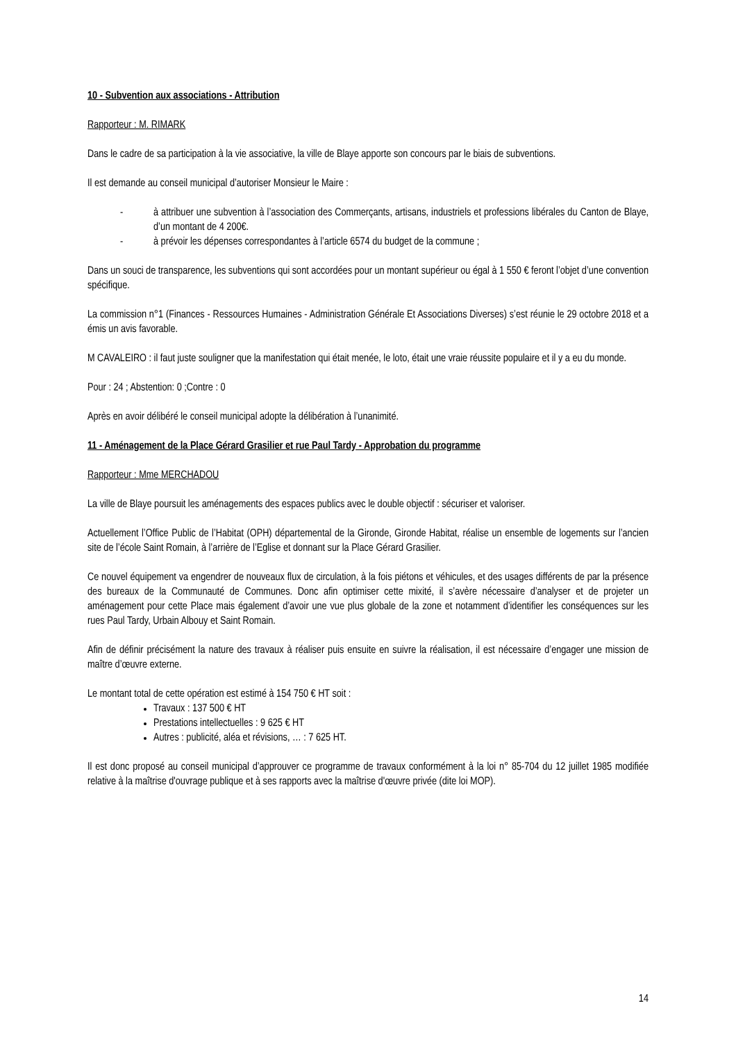10 - Subvention aux associations - Attribution
Rapporteur : M. RIMARK
Dans le cadre de sa participation à la vie associative, la ville de Blaye apporte son concours par le biais de subventions.
Il est demande au conseil municipal d’autoriser Monsieur le Maire :
- à attribuer une subvention à l’association des Commerçants, artisans, industriels et professions libérales du Canton de Blaye, d’un montant de 4 200€.
- à prévoir les dépenses correspondantes à l’article 6574 du budget de la commune ;
Dans un souci de transparence, les subventions qui sont accordées pour un montant supérieur ou égal à 1 550 € feront l’objet d’une convention spécifique.
La commission n°1 (Finances - Ressources Humaines - Administration Générale Et Associations Diverses) s’est réunie le 29 octobre 2018 et a émis un avis favorable.
M CAVALEIRO : il faut juste souligner que la manifestation qui était menée, le loto, était une vraie réussite populaire et il y a eu du monde.
Pour : 24 ; Abstention: 0 ;Contre : 0
Après en avoir délibéré le conseil municipal adopte la délibération à l’unanimité.
11 - Aménagement de la Place Gérard Grasilier et rue Paul Tardy - Approbation du programme
Rapporteur : Mme MERCHADOU
La ville de Blaye poursuit les aménagements des espaces publics avec le double objectif : sécuriser et valoriser.
Actuellement l’Office Public de l’Habitat (OPH) départemental de la Gironde, Gironde Habitat, réalise un ensemble de logements sur l’ancien site de l’école Saint Romain, à l’arrière de l’Eglise et donnant sur la Place Gérard Grasilier.
Ce nouvel équipement va engendrer de nouveaux flux de circulation, à la fois piétons et véhicules, et des usages différents de par la présence des bureaux de la Communauté de Communes. Donc afin optimiser cette mixité, il s’avère nécessaire d’analyser et de projeter un aménagement pour cette Place mais également d’avoir une vue plus globale de la zone et notamment d’identifier les conséquences sur les rues Paul Tardy, Urbain Albouy et Saint Romain.
Afin de définir précisément la nature des travaux à réaliser puis ensuite en suivre la réalisation, il est nécessaire d’engager une mission de maître d’œuvre externe.
Le montant total de cette opération est estimé à 154 750 € HT soit :
Travaux : 137 500 € HT
Prestations intellectuelles : 9 625 € HT
Autres : publicité, aléa et révisions, … : 7 625 HT.
Il est donc proposé au conseil municipal d’approuver ce programme de travaux conformément à la loi n° 85-704 du 12 juillet 1985 modifiée relative à la maîtrise d'ouvrage publique et à ses rapports avec la maîtrise d'œuvre privée (dite loi MOP).
14